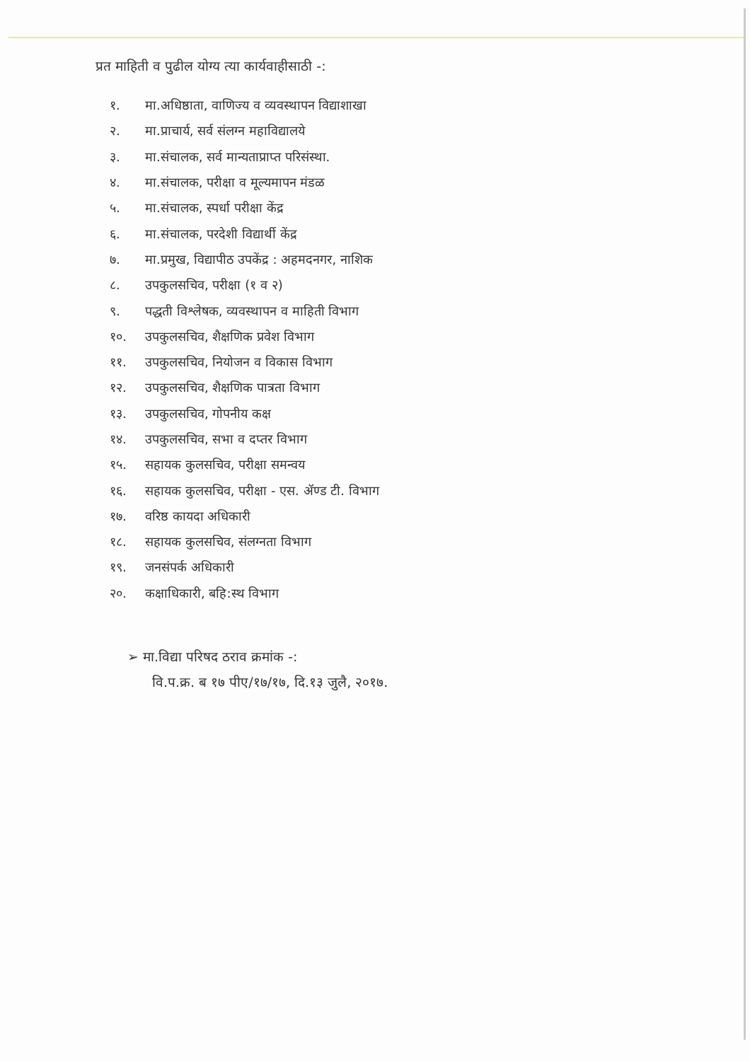प्रत माहिती व पुढील योग्य त्या कार्यवाहीसाठी -:
१. मा.अधिष्ठाता, वाणिज्य व व्यवस्थापन विद्याशाखा
२. मा.प्राचार्य, सर्व संलग्न महाविद्यालये
३. मा.संचालक, सर्व मान्यताप्राप्त परिसंस्था.
४. मा.संचालक, परीक्षा व मूल्यमापन मंडळ
५. मा.संचालक, स्पर्धा परीक्षा केंद्र
६. मा.संचालक, परदेशी विद्यार्थी केंद्र
७. मा.प्रमुख, विद्यापीठ उपकेंद्र : अहमदनगर, नाशिक
८. उपकुलसचिव, परीक्षा (१ व २)
९. पद्धती विश्लेषक, व्यवस्थापन व माहिती विभाग
१०. उपकुलसचिव, शैक्षणिक प्रवेश विभाग
११. उपकुलसचिव, नियोजन व विकास विभाग
१२. उपकुलसचिव, शैक्षणिक पात्रता विभाग
१३. उपकुलसचिव, गोपनीय कक्ष
१४. उपकुलसचिव, सभा व दप्तर विभाग
१५. सहायक कुलसचिव, परीक्षा समन्वय
१६. सहायक कुलसचिव, परीक्षा - एस. ॲण्ड टी. विभाग
१७. वरिष्ठ कायदा अधिकारी
१८. सहायक कुलसचिव, संलग्नता विभाग
१९. जनसंपर्क अधिकारी
२०. कक्षाधिकारी, बहि:स्थ विभाग
➢ मा.विद्या परिषद ठराव क्रमांक -:
वि.प.क्र. ब १७ पीए/१७/१७, दि.१३ जुलै, २०१७.